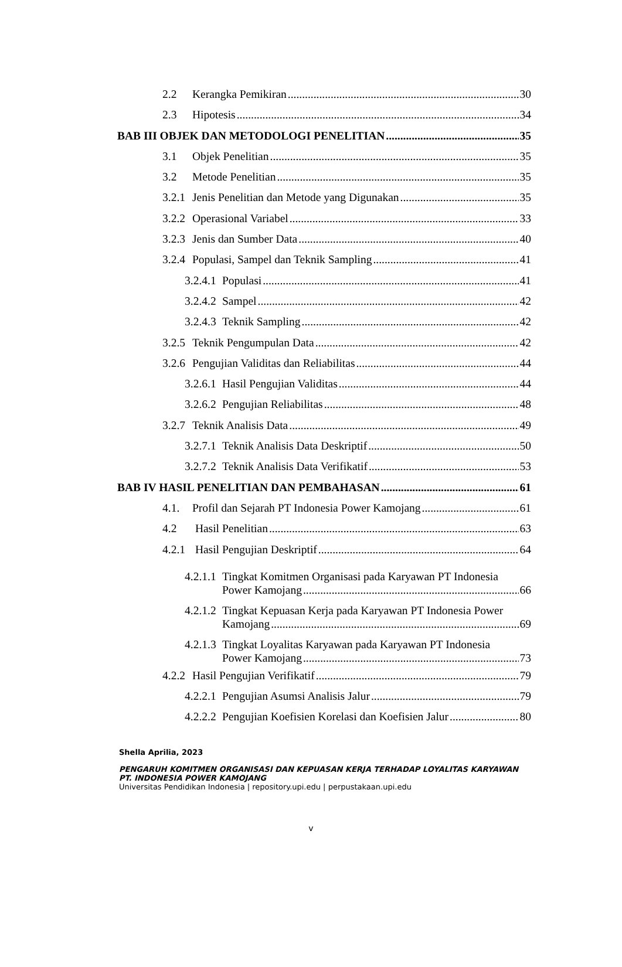2.2 Kerangka Pemikiran 30
2.3 Hipotesis 34
BAB III OBJEK DAN METODOLOGI PENELITIAN 35
3.1 Objek Penelitian 35
3.2 Metode Penelitian 35
3.2.1 Jenis Penelitian dan Metode yang Digunakan 35
3.2.2 Operasional Variabel 33
3.2.3 Jenis dan Sumber Data 40
3.2.4 Populasi, Sampel dan Teknik Sampling 41
3.2.4.1 Populasi 41
3.2.4.2 Sampel 42
3.2.4.3 Teknik Sampling 42
3.2.5 Teknik Pengumpulan Data 42
3.2.6 Pengujian Validitas dan Reliabilitas 44
3.2.6.1 Hasil Pengujian Validitas 44
3.2.6.2 Pengujian Reliabilitas 48
3.2.7 Teknik Analisis Data 49
3.2.7.1 Teknik Analisis Data Deskriptif 50
3.2.7.2 Teknik Analisis Data Verifikatif 53
BAB IV HASIL PENELITIAN DAN PEMBAHASAN 61
4.1. Profil dan Sejarah PT Indonesia Power Kamojang 61
4.2 Hasil Penelitian 63
4.2.1 Hasil Pengujian Deskriptif 64
4.2.1.1 Tingkat Komitmen Organisasi pada Karyawan PT Indonesia
Power Kamojang 66
4.2.1.2 Tingkat Kepuasan Kerja pada Karyawan PT Indonesia Power
Kamojang 69
4.2.1.3 Tingkat Loyalitas Karyawan pada Karyawan PT Indonesia
Power Kamojang 73
4.2.2 Hasil Pengujian Verifikatif 79
4.2.2.1 Pengujian Asumsi Analisis Jalur 79
4.2.2.2 Pengujian Koefisien Korelasi dan Koefisien Jalur 80
Shella Aprilia, 2023
PENGARUH KOMITMEN ORGANISASI DAN KEPUASAN KERJA TERHADAP LOYALITAS KARYAWAN
PT. INDONESIA POWER KAMOJANG
Universitas Pendidikan Indonesia | repository.upi.edu | perpustakaan.upi.edu
v